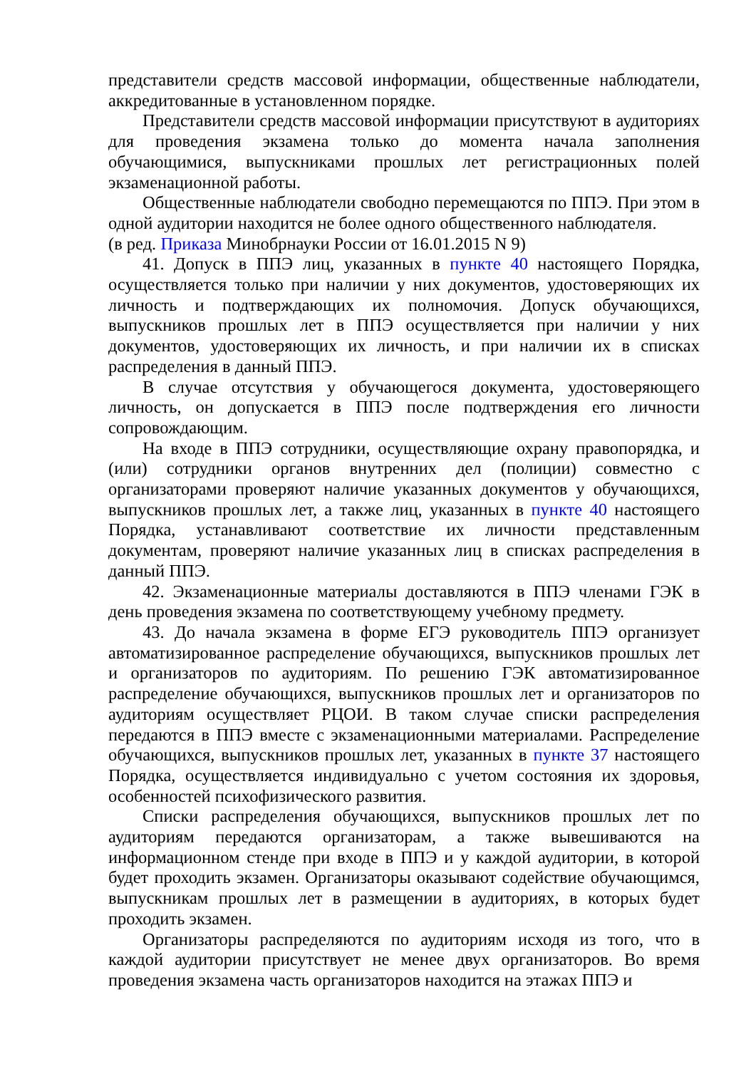представители средств массовой информации, общественные наблюдатели, аккредитованные в установленном порядке.
Представители средств массовой информации присутствуют в аудиториях для проведения экзамена только до момента начала заполнения обучающимися, выпускниками прошлых лет регистрационных полей экзаменационной работы.
Общественные наблюдатели свободно перемещаются по ППЭ. При этом в одной аудитории находится не более одного общественного наблюдателя.
(в ред. Приказа Минобрнауки России от 16.01.2015 N 9)
41. Допуск в ППЭ лиц, указанных в пункте 40 настоящего Порядка, осуществляется только при наличии у них документов, удостоверяющих их личность и подтверждающих их полномочия. Допуск обучающихся, выпускников прошлых лет в ППЭ осуществляется при наличии у них документов, удостоверяющих их личность, и при наличии их в списках распределения в данный ППЭ.
В случае отсутствия у обучающегося документа, удостоверяющего личность, он допускается в ППЭ после подтверждения его личности сопровождающим.
На входе в ППЭ сотрудники, осуществляющие охрану правопорядка, и (или) сотрудники органов внутренних дел (полиции) совместно с организаторами проверяют наличие указанных документов у обучающихся, выпускников прошлых лет, а также лиц, указанных в пункте 40 настоящего Порядка, устанавливают соответствие их личности представленным документам, проверяют наличие указанных лиц в списках распределения в данный ППЭ.
42. Экзаменационные материалы доставляются в ППЭ членами ГЭК в день проведения экзамена по соответствующему учебному предмету.
43. До начала экзамена в форме ЕГЭ руководитель ППЭ организует автоматизированное распределение обучающихся, выпускников прошлых лет и организаторов по аудиториям. По решению ГЭК автоматизированное распределение обучающихся, выпускников прошлых лет и организаторов по аудиториям осуществляет РЦОИ. В таком случае списки распределения передаются в ППЭ вместе с экзаменационными материалами. Распределение обучающихся, выпускников прошлых лет, указанных в пункте 37 настоящего Порядка, осуществляется индивидуально с учетом состояния их здоровья, особенностей психофизического развития.
Списки распределения обучающихся, выпускников прошлых лет по аудиториям передаются организаторам, а также вывешиваются на информационном стенде при входе в ППЭ и у каждой аудитории, в которой будет проходить экзамен. Организаторы оказывают содействие обучающимся, выпускникам прошлых лет в размещении в аудиториях, в которых будет проходить экзамен.
Организаторы распределяются по аудиториям исходя из того, что в каждой аудитории присутствует не менее двух организаторов. Во время проведения экзамена часть организаторов находится на этажах ППЭ и